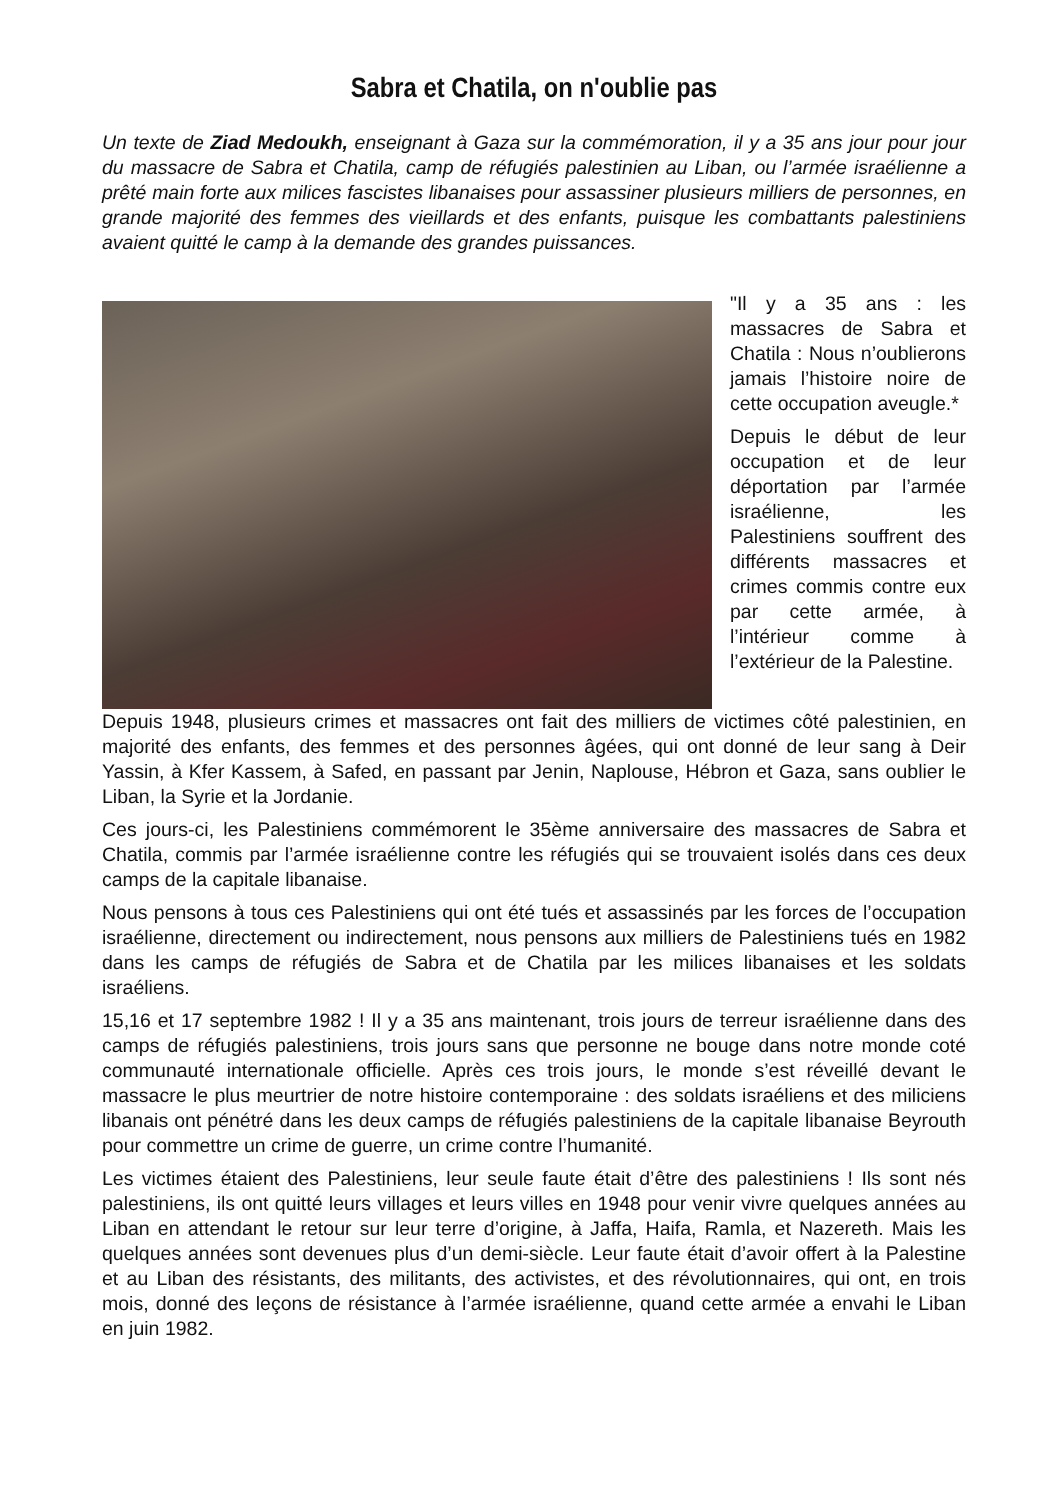Sabra et Chatila, on n'oublie pas
Un texte de Ziad Medoukh, enseignant à Gaza sur la commémoration, il y a 35 ans jour pour jour du massacre de Sabra et Chatila, camp de réfugiés palestinien au Liban, ou l’armée israélienne a prêté main forte aux milices fascistes libanaises pour assassiner plusieurs milliers de personnes, en grande majorité des femmes des vieillards et des enfants, puisque les combattants palestiniens avaient quitté le camp à la demande des grandes puissances.
"Il y a 35 ans : les massacres de Sabra et Chatila : Nous n’oublierons jamais l’histoire noire de cette occupation aveugle.*
Depuis le début de leur occupation et de leur déportation par l’armée israélienne, les Palestiniens souffrent des différents massacres et crimes commis contre eux par cette armée, à l’intérieur comme à l’extérieur de la Palestine.
Depuis 1948, plusieurs crimes et massacres ont fait des milliers de victimes côté palestinien, en majorité des enfants, des femmes et des personnes âgées, qui ont donné de leur sang à Deir Yassin, à Kfer Kassem, à Safed, en passant par Jenin, Naplouse, Hébron et Gaza, sans oublier le Liban, la Syrie et la Jordanie.
Ces jours-ci, les Palestiniens commémorent le 35ème anniversaire des massacres de Sabra et Chatila, commis par l’armée israélienne contre les réfugiés qui se trouvaient isolés dans ces deux camps de la capitale libanaise.
Nous pensons à tous ces Palestiniens qui ont été tués et assassinés par les forces de l’occupation israélienne, directement ou indirectement, nous pensons aux milliers de Palestiniens tués en 1982 dans les camps de réfugiés de Sabra et de Chatila par les milices libanaises et les soldats israéliens.
15,16 et 17 septembre 1982 ! Il y a 35 ans maintenant, trois jours de terreur israélienne dans des camps de réfugiés palestiniens, trois jours sans que personne ne bouge dans notre monde coté communauté internationale officielle. Après ces trois jours, le monde s’est réveillé devant le massacre le plus meurtrier de notre histoire contemporaine : des soldats israéliens et des miliciens libanais ont pénétré dans les deux camps de réfugiés palestiniens de la capitale libanaise Beyrouth pour commettre un crime de guerre, un crime contre l’humanité.
Les victimes étaient des Palestiniens, leur seule faute était d’être des palestiniens ! Ils sont nés palestiniens, ils ont quitté leurs villages et leurs villes en 1948 pour venir vivre quelques années au Liban en attendant le retour sur leur terre d’origine, à Jaffa, Haifa, Ramla, et Nazereth. Mais les quelques années sont devenues plus d’un demi-siècle. Leur faute était d’avoir offert à la Palestine et au Liban des résistants, des militants, des activistes, et des révolutionnaires, qui ont, en trois mois, donné des leçons de résistance à l’armée israélienne, quand cette armée a envahi le Liban en juin 1982.